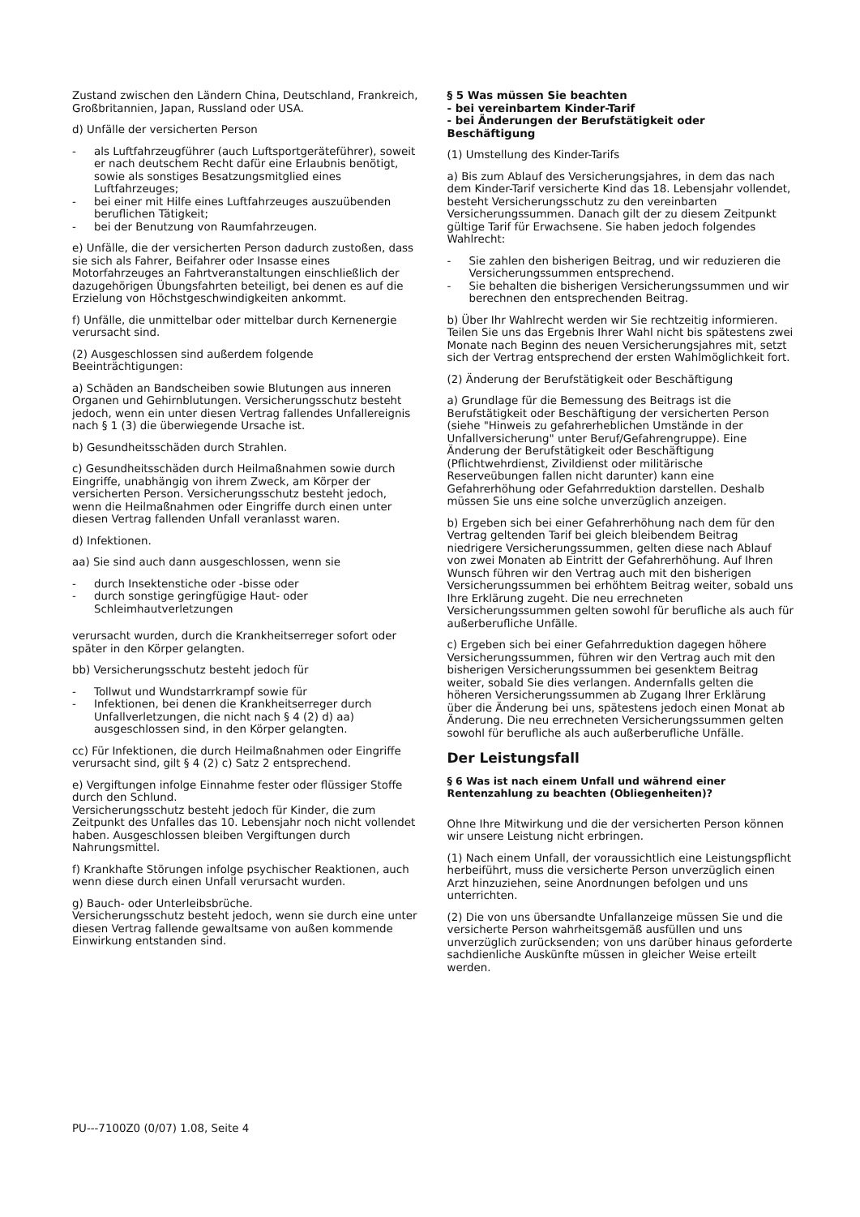Zustand zwischen den Ländern China, Deutschland, Frankreich, Großbritannien, Japan, Russland oder USA.
d) Unfälle der versicherten Person
- als Luftfahrzeugführer (auch Luftsportgeräteführer), soweit er nach deutschem Recht dafür eine Erlaubnis benötigt, sowie als sonstiges Besatzungsmitglied eines Luftfahrzeuges;
- bei einer mit Hilfe eines Luftfahrzeuges auszuübenden beruflichen Tätigkeit;
- bei der Benutzung von Raumfahrzeugen.
e) Unfälle, die der versicherten Person dadurch zustoßen, dass sie sich als Fahrer, Beifahrer oder Insasse eines Motorfahrzeuges an Fahrtveranstaltungen einschließlich der dazugehörigen Übungsfahrten beteiligt, bei denen es auf die Erzielung von Höchstgeschwindigkeiten ankommt.
f) Unfälle, die unmittelbar oder mittelbar durch Kernenergie verursacht sind.
(2) Ausgeschlossen sind außerdem folgende Beeinträchtigungen:
a) Schäden an Bandscheiben sowie Blutungen aus inneren Organen und Gehirnblutungen. Versicherungsschutz besteht jedoch, wenn ein unter diesen Vertrag fallendes Unfallereignis nach § 1 (3) die überwiegende Ursache ist.
b) Gesundheitsschäden durch Strahlen.
c) Gesundheitsschäden durch Heilmaßnahmen sowie durch Eingriffe, unabhängig von ihrem Zweck, am Körper der versicherten Person. Versicherungsschutz besteht jedoch, wenn die Heilmaßnahmen oder Eingriffe durch einen unter diesen Vertrag fallenden Unfall veranlasst waren.
d) Infektionen.
aa) Sie sind auch dann ausgeschlossen, wenn sie
- durch Insektenstiche oder -bisse oder
- durch sonstige geringfügige Haut- oder Schleimhautverletzungen
verursacht wurden, durch die Krankheitserreger sofort oder später in den Körper gelangten.
bb) Versicherungsschutz besteht jedoch für
- Tollwut und Wundstarrkrampf sowie für
- Infektionen, bei denen die Krankheitserreger durch Unfallverletzungen, die nicht nach § 4 (2) d) aa) ausgeschlossen sind, in den Körper gelangten.
cc) Für Infektionen, die durch Heilmaßnahmen oder Eingriffe verursacht sind, gilt § 4 (2) c) Satz 2 entsprechend.
e) Vergiftungen infolge Einnahme fester oder flüssiger Stoffe durch den Schlund.
Versicherungsschutz besteht jedoch für Kinder, die zum Zeitpunkt des Unfalles das 10. Lebensjahr noch nicht vollendet haben. Ausgeschlossen bleiben Vergiftungen durch Nahrungsmittel.
f) Krankhafte Störungen infolge psychischer Reaktionen, auch wenn diese durch einen Unfall verursacht wurden.
g) Bauch- oder Unterleibsbrüche.
Versicherungsschutz besteht jedoch, wenn sie durch eine unter diesen Vertrag fallende gewaltsame von außen kommende Einwirkung entstanden sind.
§ 5 Was müssen Sie beachten
- bei vereinbartem Kinder-Tarif
- bei Änderungen der Berufstätigkeit oder Beschäftigung
(1) Umstellung des Kinder-Tarifs
a) Bis zum Ablauf des Versicherungsjahres, in dem das nach dem Kinder-Tarif versicherte Kind das 18. Lebensjahr vollendet, besteht Versicherungsschutz zu den vereinbarten Versicherungssummen. Danach gilt der zu diesem Zeitpunkt gültige Tarif für Erwachsene. Sie haben jedoch folgendes Wahlrecht:
- Sie zahlen den bisherigen Beitrag, und wir reduzieren die Versicherungssummen entsprechend.
- Sie behalten die bisherigen Versicherungssummen und wir berechnen den entsprechenden Beitrag.
b) Über Ihr Wahlrecht werden wir Sie rechtzeitig informieren. Teilen Sie uns das Ergebnis Ihrer Wahl nicht bis spätestens zwei Monate nach Beginn des neuen Versicherungsjahres mit, setzt sich der Vertrag entsprechend der ersten Wahlmöglichkeit fort.
(2) Änderung der Berufstätigkeit oder Beschäftigung
a) Grundlage für die Bemessung des Beitrags ist die Berufstätigkeit oder Beschäftigung der versicherten Person (siehe "Hinweis zu gefahrerheblichen Umstände in der Unfallversicherung" unter Beruf/Gefahrengruppe). Eine Änderung der Berufstätigkeit oder Beschäftigung (Pflichtwehrdienst, Zivildienst oder militärische Reserveübungen fallen nicht darunter) kann eine Gefahrerhöhung oder Gefahrreduktion darstellen. Deshalb müssen Sie uns eine solche unverzüglich anzeigen.
b) Ergeben sich bei einer Gefahrerhöhung nach dem für den Vertrag geltenden Tarif bei gleich bleibendem Beitrag niedrigere Versicherungssummen, gelten diese nach Ablauf von zwei Monaten ab Eintritt der Gefahrerhöhung. Auf Ihren Wunsch führen wir den Vertrag auch mit den bisherigen Versicherungssummen bei erhöhtem Beitrag weiter, sobald uns Ihre Erklärung zugeht. Die neu errechneten Versicherungssummen gelten sowohl für berufliche als auch für außerberufliche Unfälle.
c) Ergeben sich bei einer Gefahrreduktion dagegen höhere Versicherungssummen, führen wir den Vertrag auch mit den bisherigen Versicherungssummen bei gesenktem Beitrag weiter, sobald Sie dies verlangen. Andernfalls gelten die höheren Versicherungssummen ab Zugang Ihrer Erklärung über die Änderung bei uns, spätestens jedoch einen Monat ab Änderung. Die neu errechneten Versicherungssummen gelten sowohl für berufliche als auch außerberufliche Unfälle.
Der Leistungsfall
§ 6 Was ist nach einem Unfall und während einer Rentenzahlung zu beachten (Obliegenheiten)?
Ohne Ihre Mitwirkung und die der versicherten Person können wir unsere Leistung nicht erbringen.
(1) Nach einem Unfall, der voraussichtlich eine Leistungspflicht herbeiführt, muss die versicherte Person unverzüglich einen Arzt hinzuziehen, seine Anordnungen befolgen und uns unterrichten.
(2) Die von uns übersandte Unfallanzeige müssen Sie und die versicherte Person wahrheitsgemäß ausfüllen und uns unverzüglich zurücksenden; von uns darüber hinaus geforderte sachdienliche Auskünfte müssen in gleicher Weise erteilt werden.
PU---7100Z0 (0/07) 1.08, Seite 4